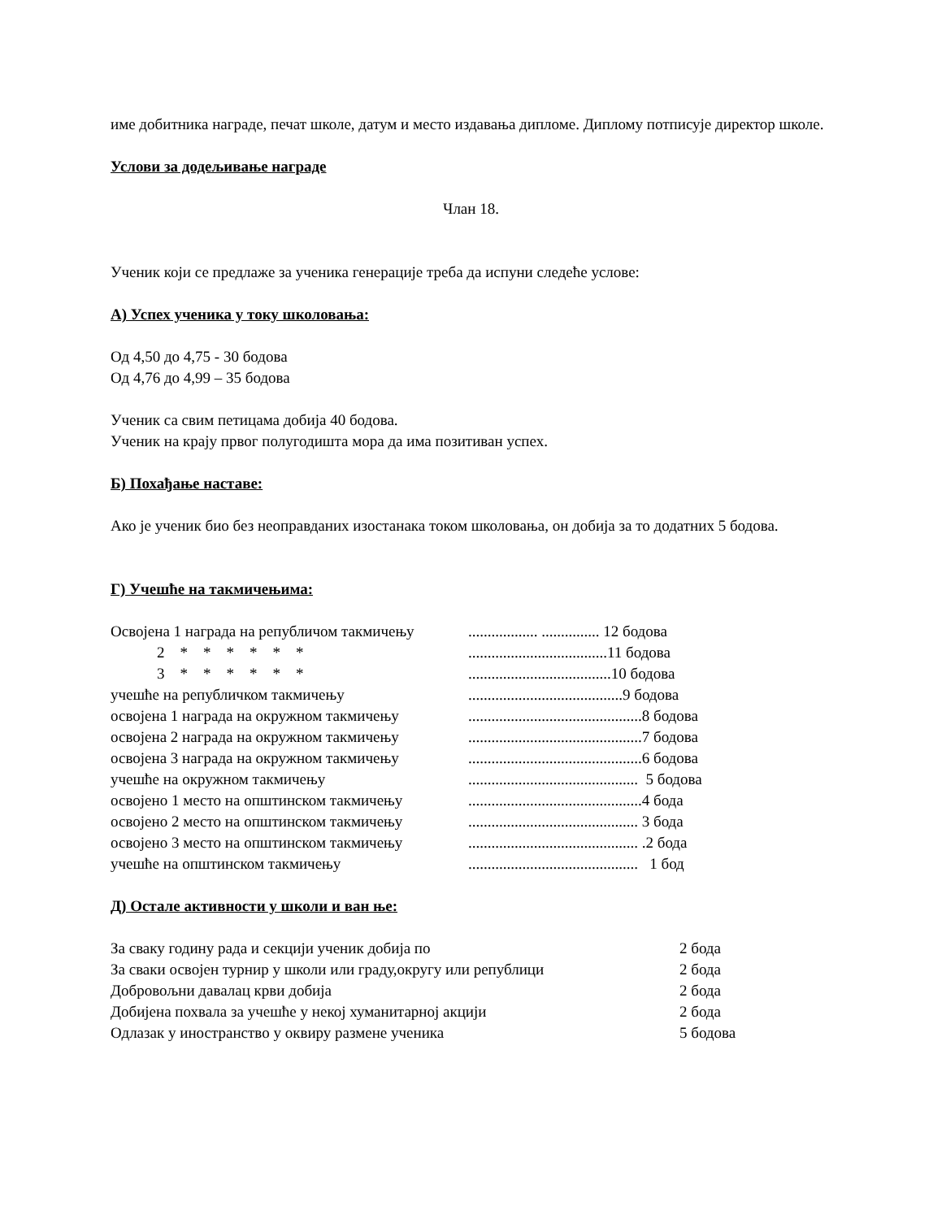име добитника награде, печат школе, датум и место издавања дипломе. Диплому потписује директор школе.
Услови за додељивање награде
Члан 18.
Ученик који се предлаже за ученика генерације треба да испуни следеће услове:
А) Успех ученика у току школовања:
Од 4,50 до 4,75 - 30 бодова
Од 4,76 до 4,99 – 35 бодова
Ученик са свим петицама добија 40 бодова.
Ученик на крају првог полугодишта мора да има позитиван успех.
Б) Похађање наставе:
Ако је ученик био без неоправданих изостанака током школовања, он добија за то додатних 5 бодова.
Г) Учешће на такмичењима:
Освојена 1 награда на републичом такмичењу.................. ............... 12 бодова
2 * * * * * *....................................11 бодова
3 * * * * * *.....................................10 бодова
учешће на републичком такмичењу........................................9 бодова
освојена 1 награда на окружном такмичењу.............................................8 бодова
освојена 2 награда на окружном такмичењу.............................................7 бодова
освојена 3 награда на окружном такмичењу.............................................6 бодова
учешће на окружном такмичењу............................................ 5 бодова
освојено 1 место на општинском такмичењу.............................................4 бода
освојено 2 место на општинском такмичењу............................................ 3 бода
освојено 3 место на општинском такмичењу............................................ .2 бода
учешће на општинском такмичењу............................................ 1 бод
Д) Остале активности у школи и ван ње:
За сваку годину рада и секцији ученик добија по 2 бода
За сваки освојен турнир у школи или граду,округу или републици 2 бода
Добровољни давалац крви добија 2 бода
Добијена похвала за учешће у некој хуманитарној акцији 2 бода
Одлазак у иностранство у оквиру размене ученика 5 бодова